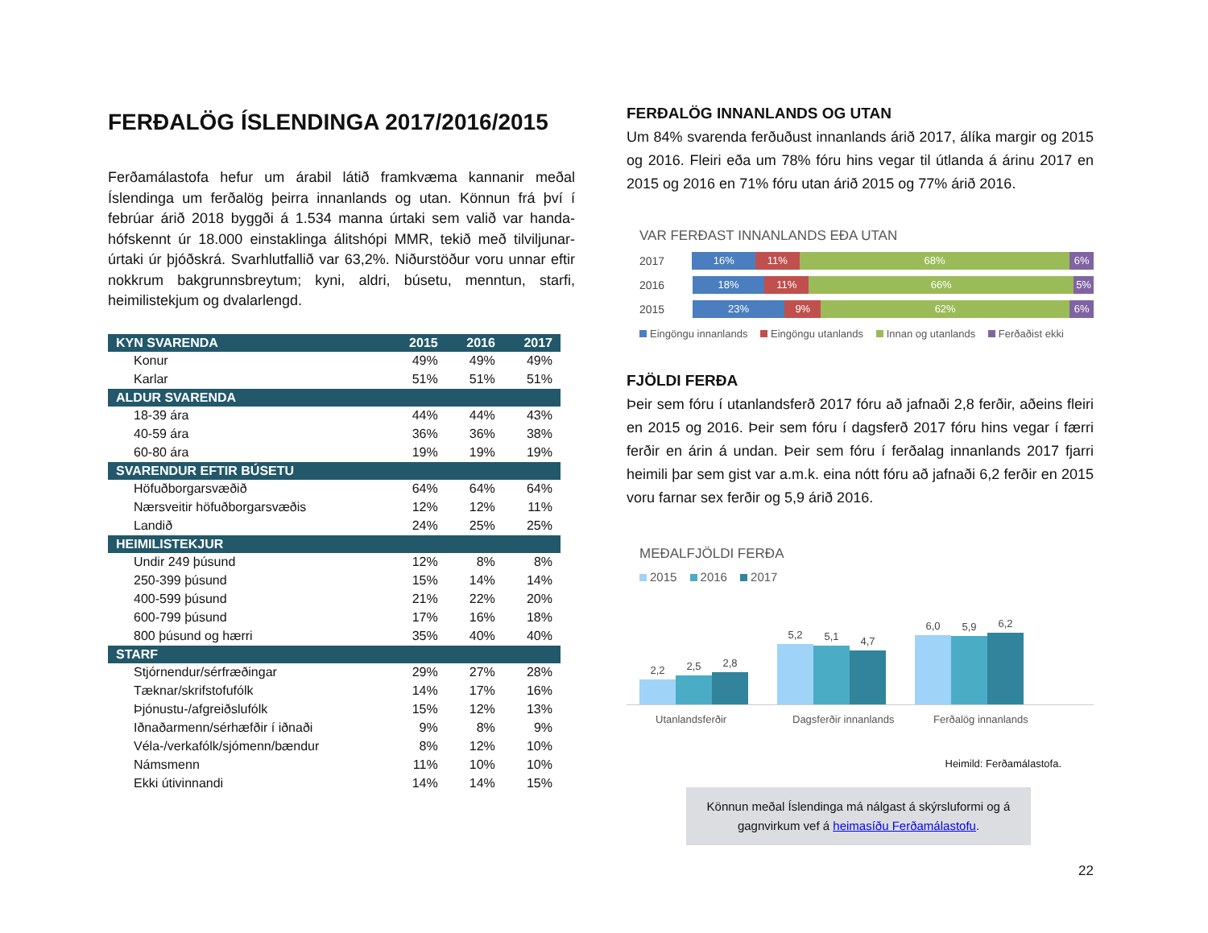FERÐALÖG ÍSLENDINGA 2017/2016/2015
Ferðamálastofa hefur um árabil látið framkvæma kannanir meðal Íslendinga um ferðalög þeirra innanlands og utan. Könnun frá því í febrúar árið 2018 byggði á 1.534 manna úrtaki sem valið var handa-hófskennt úr 18.000 einstaklinga álitshópi MMR, tekið með tilviljunar-úrtaki úr þjóðskrá. Svarhlutfallið var 63,2%. Niðurstöður voru unnar eftir nokkrum bakgrunnsbreytum; kyni, aldri, búsetu, menntun, starfi, heimilistekjum og dvalarlengd.
| KYN SVARENDA | 2015 | 2016 | 2017 |
| --- | --- | --- | --- |
| Konur | 49% | 49% | 49% |
| Karlar | 51% | 51% | 51% |
| ALDUR SVARENDA | | | |
| 18-39 ára | 44% | 44% | 43% |
| 40-59 ára | 36% | 36% | 38% |
| 60-80 ára | 19% | 19% | 19% |
| SVARENDUR EFTIR BÚSETU | | | |
| Höfuðborgarsvæðið | 64% | 64% | 64% |
| Nærsveitir höfuðborgarsvæðis | 12% | 12% | 11% |
| Landið | 24% | 25% | 25% |
| HEIMILISTEKJUR | | | |
| Undir 249 þúsund | 12% | 8% | 8% |
| 250-399 þúsund | 15% | 14% | 14% |
| 400-599 þúsund | 21% | 22% | 20% |
| 600-799 þúsund | 17% | 16% | 18% |
| 800 þúsund og hærri | 35% | 40% | 40% |
| STARF | | | |
| Stjórnendur/sérfræðingar | 29% | 27% | 28% |
| Tæknar/skrifstofufólk | 14% | 17% | 16% |
| Þjónustu-/afgreiðslufólk | 15% | 12% | 13% |
| Iðnaðarmenn/sérhæfðir í iðnaði | 9% | 8% | 9% |
| Véla-/verkafólk/sjómenn/bændur | 8% | 12% | 10% |
| Námsmenn | 11% | 10% | 10% |
| Ekki útivinnandi | 14% | 14% | 15% |
FERÐALÖG INNANLANDS OG UTAN
Um 84% svarenda ferðuðust innanlands árið 2017, álíka margir og 2015 og 2016. Fleiri eða um 78% fóru hins vegar til útlanda á árinu 2017 en 2015 og 2016 en 71% fóru utan árið 2015 og 77% árið 2016.
VAR FERÐAST INNANLANDS EÐA UTAN
2017
16% 11% 68% 6%
2016
18% 11% 66% 5%
2015
23% 9% 62% 6%
Eingöngu innanlands Eingöngu utanlands Innan og utanlands Ferðaðist ekki
FJÖLDI FERÐA
Þeir sem fóru í utanlandsferð 2017 fóru að jafnaði 2,8 ferðir, aðeins fleiri en 2015 og 2016. Þeir sem fóru í dagsferð 2017 fóru hins vegar í færri ferðir en árin á undan. Þeir sem fóru í ferðalag innanlands 2017 fjarri heimili þar sem gist var a.m.k. eina nótt fóru að jafnaði 6,2 ferðir en 2015 voru farnar sex ferðir og 5,9 árið 2016.
MEÐALFJÖLDI FERÐA
2015 2016 2017
2,2
2,5
2,8
5,2
5,1
4,7
6,0
5,9
6,2
Utanlandsferðir Dagsferðir innanlands Ferðalög innanlands
Heimild: Ferðamálastofa.
Könnun meðal Íslendinga má nálgast á skýrsluformi og á gagnvirkum vef á heimasíðu Ferðamálastofu.
22